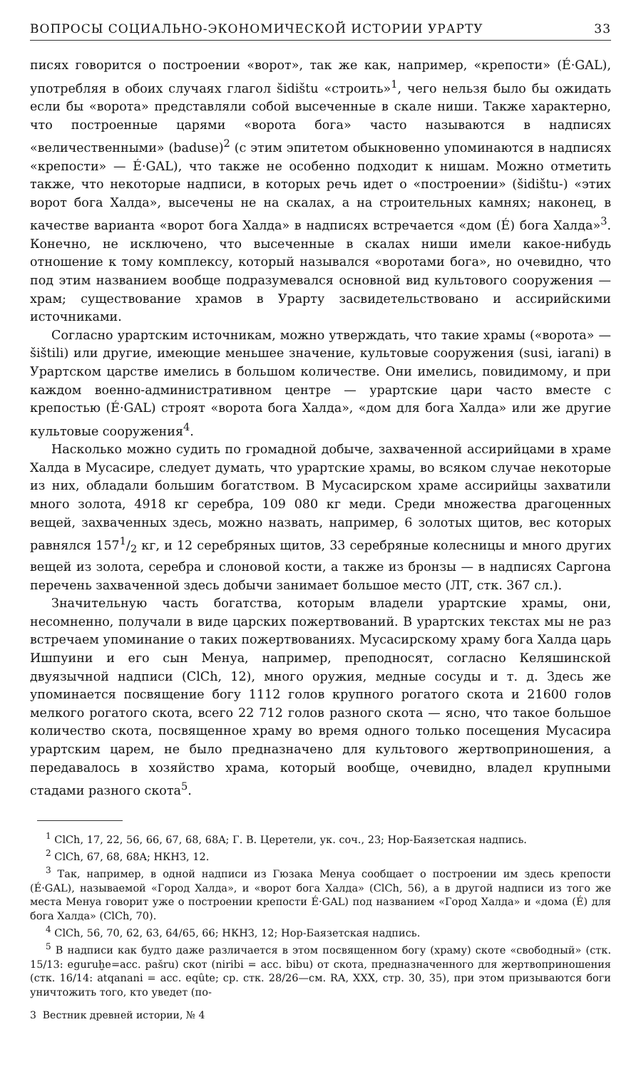ВОПРОСЫ СОЦИАЛЬНО-ЭКОНОМИЧЕСКОЙ ИСТОРИИ УРАРТУ 33
писях говорится о построении «ворот», так же как, например, «крепости» (É·GAL), употребляя в обоих случаях глагол šidištu «строить»<sup>1</sup>, чего нельзя было бы ожидать если бы «ворота» представляли собой высеченные в скале ниши. Также характерно, что построенные царями «ворота бога» часто называются в надписях «величественными» (baduse)<sup>2</sup> (с этим эпитетом обыкновенно упоминаются в надписях «крепости» — É·GAL), что также не особенно подходит к нишам. Можно отметить также, что некоторые надписи, в которых речь идет о «построении» (šidištu-) «этих ворот бога Халда», высечены не на скалах, а на строительных камнях; наконец, в качестве варианта «ворот бога Халда» в надписях встречается «дом (É) бога Халда»<sup>3</sup>. Конечно, не исключено, что высеченные в скалах ниши имели какое-нибудь отношение к тому комплексу, который назывался «воротами бога», но очевидно, что под этим названием вообще подразумевался основной вид культового сооружения — храм; существование храмов в Урарту засвидетельствовано и ассирийскими источниками.
Согласно урартским источникам, можно утверждать, что такие храмы («ворота» — šištili) или другие, имеющие меньшее значение, культовые сооружения (susi, iarani) в Урартском царстве имелись в большом количестве. Они имелись, повидимому, и при каждом военно-административном центре — урартские цари часто вместе с крепостью (É·GAL) строят «ворота бога Халда», «дом для бога Халда» или же другие культовые сооружения<sup>4</sup>.
Насколько можно судить по громадной добыче, захваченной ассирийцами в храме Халда в Мусасире, следует думать, что урартские храмы, во всяком случае некоторые из них, обладали большим богатством. В Мусасирском храме ассирийцы захватили много золота, 4918 кг серебра, 109 080 кг меди. Среди множества драгоценных вещей, захваченных здесь, можно назвать, например, 6 золотых щитов, вес которых равнялся 1571/2 кг, и 12 серебряных щитов, 33 серебряные колесницы и много других вещей из золота, серебра и слоновой кости, а также из бронзы — в надписях Саргона перечень захваченной здесь добычи занимает большое место (ЛТ, стк. 367 сл.).
Значительную часть богатства, которым владели урартские храмы, они, несомненно, получали в виде царских пожертвований. В урартских текстах мы не раз встречаем упоминание о таких пожертвованиях. Мусасирскому храму бога Халда царь Ишпуини и его сын Менуа, например, преподносят, согласно Келяшинской двуязычной надписи (ClCh, 12), много оружия, медные сосуды и т. д. Здесь же упоминается посвящение богу 1112 голов крупного рогатого скота и 21600 голов мелкого рогатого скота, всего 22 712 голов разного скота — ясно, что такое большое количество скота, посвященное храму во время одного только посещения Мусасира урартским царем, не было предназначено для культового жертвоприношения, а передавалось в хозяйство храма, который вообще, очевидно, владел крупными стадами разного скота<sup>5</sup>.
<sup>1</sup> ClCh, 17, 22, 56, 66, 67, 68, 68A; Г. В. Церетели, ук. соч., 23; Нор-Баязетская надпись.
<sup>2</sup> ClCh, 67, 68, 68A; НКНЗ, 12.
<sup>3</sup> Так, например, в одной надписи из Гюзака Менуа сообщает о построении им здесь крепости (É·GAL), называемой «Город Халда», и «ворот бога Халда» (ClCh, 56), а в другой надписи из того же места Менуа говорит уже о построении крепости É·GAL) под названием «Город Халда» и «дома (É) для бога Халда» (ClCh, 70).
<sup>4</sup> ClCh, 56, 70, 62, 63, 64/65, 66; НКНЗ, 12; Нор-Баязетская надпись.
<sup>5</sup> В надписи как будто даже различается в этом посвященном богу (храму) скоте «свободный» (стк. 15/13: eguruḫe=acc. pašru) скот (niribi = acc. bibu) от скота, предназначенного для жертвоприношения (стк. 16/14: atqanani = acc. eqûte; ср. стк. 28/26—см. RA, XXX, стр. 30, 35), при этом призываются боги уничтожить того, кто уведет (по-
3 Вестник древней истории, № 4